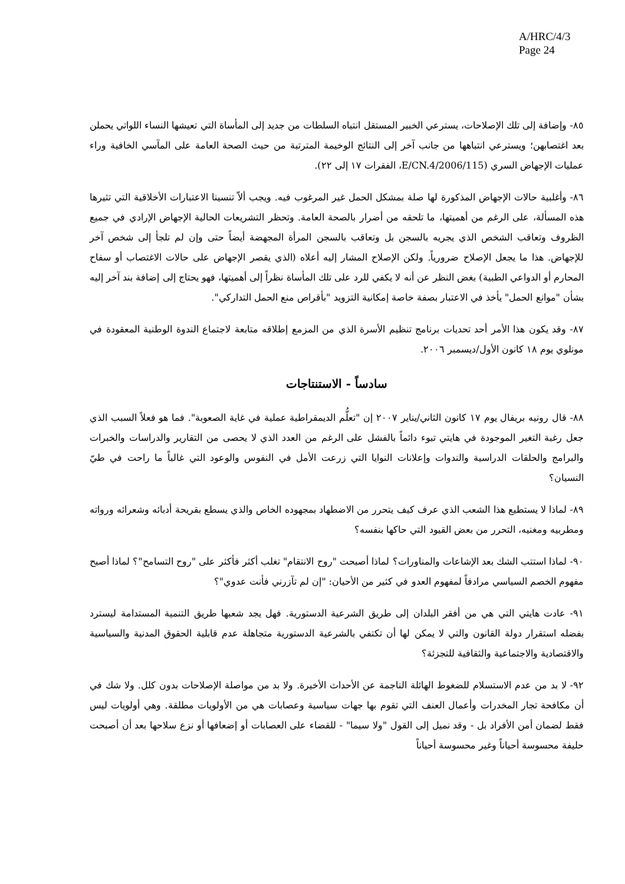A/HRC/4/3
Page 24
٨٥- وإضافة إلى تلك الإصلاحات، يسترعي الخبير المستقل انتباه السلطات من جديد إلى المأساة التي تعيشها النساء اللواتي يحملن بعد اغتصابهن؛ ويسترعي انتباهها من جانب آخر إلى النتائج الوخيمة المترتبة من حيث الصحة العامة على المآسي الخافية وراء عمليات الإجهاض السري (E/CN.4/2006/115، الفقرات ١٧ إلى ٢٢).
٨٦- وأغلبية حالات الإجهاض المذكورة لها صلة بمشكل الحمل غير المرغوب فيه. ويجب ألاّ تنسينا الاعتبارات الأخلاقية التي تثيرها هذه المسألة، على الرغم من أهميتها، ما تلحقه من أضرار بالصحة العامة. وتحظر التشريعات الحالية الإجهاض الإرادي في جميع الظروف وتعاقب الشخص الذي يجريه بالسجن بل وتعاقب بالسجن المرأة المجهضة أيضاً حتى وإن لم تلجأ إلى شخص آخر للإجهاض. هذا ما يجعل الإصلاح ضرورياً. ولكن الإصلاح المشار إليه أعلاه (الذي يقصر الإجهاض على حالات الاغتصاب أو سفاح المحارم أو الدواعي الطبية) بغض النظر عن أنه لا يكفي للرد على تلك المأساة نظراً إلى أهميتها، فهو يحتاج إلى إضافة بند آخر إليه بشأن "موانع الحمل" يأخذ في الاعتبار بصفة خاصة إمكانية التزويد "بأقراص منع الحمل التداركي".
٨٧- وقد يكون هذا الأمر أحد تحديات برنامج تنظيم الأسرة الذي من المزمع إطلاقه متابعة لاجتماع الندوة الوطنية المعقودة في مونلوي يوم ١٨ كانون الأول/ديسمبر ٢٠٠٦.
سادساً - الاستنتاجات
٨٨- قال رونيه بريفال يوم ١٧ كانون الثاني/يناير ٢٠٠٧ إن "تعلُّم الديمقراطية عملية في غاية الصعوبة". فما هو فعلاً السبب الذي جعل رغبة التغير الموجودة في هايتي تبوء دائماً بالفشل على الرغم من العدد الذي لا يحصى من التقارير والدراسات والخبرات والبرامج والحلقات الدراسية والندوات وإعلانات النوايا التي زرعت الأمل في النفوس والوعود التي غالباً ما راحت في طيّ النسيان؟
٨٩- لماذا لا يستطيع هذا الشعب الذي عرف كيف يتحرر من الاضطهاد بمجهوده الخاص والذي يسطع بقريحة أدبائه وشعرائه ورواته ومطربيه ومغنيه، التحرر من بعض القيود التي حاكها بنفسه؟
٩٠- لماذا استتب الشك بعد الإشاعات والمناورات؟ لماذا أصبحت "روح الانتقام" تغلب أكثر فأكثر على "روح التسامح"؟ لماذا أصبح مفهوم الخصم السياسي مرادفاً لمفهوم العدو في كثير من الأحيان: "إن لم تآزرني فأنت عدوي"؟
٩١- عادت هايتي التي هي من أفقر البلدان إلى طريق الشرعية الدستورية. فهل يجد شعبها طريق التنمية المستدامة ليسترد بفضله استقرار دولة القانون والتي لا يمكن لها أن تكتفي بالشرعية الدستورية متجاهلة عدم قابلية الحقوق المدنية والسياسية والاقتصادية والاجتماعية والثقافية للتجزئة؟
٩٢- لا بد من عدم الاستسلام للضغوط الهائلة الناجمة عن الأحداث الأخيرة. ولا بد من مواصلة الإصلاحات بدون كلل. ولا شك في أن مكافحة تجار المخدرات وأعمال العنف التي تقوم بها جهات سياسية وعصابات هي من الأولويات مطلقة. وهي أولويات ليس فقط لضمان أمن الأفراد بل - وقد نميل إلى القول "ولا سيما" - للقضاء على العصابات أو إضعافها أو نزع سلاحها بعد أن أصبحت حليفة محسوسة أحياناً وغير محسوسة أحياناً